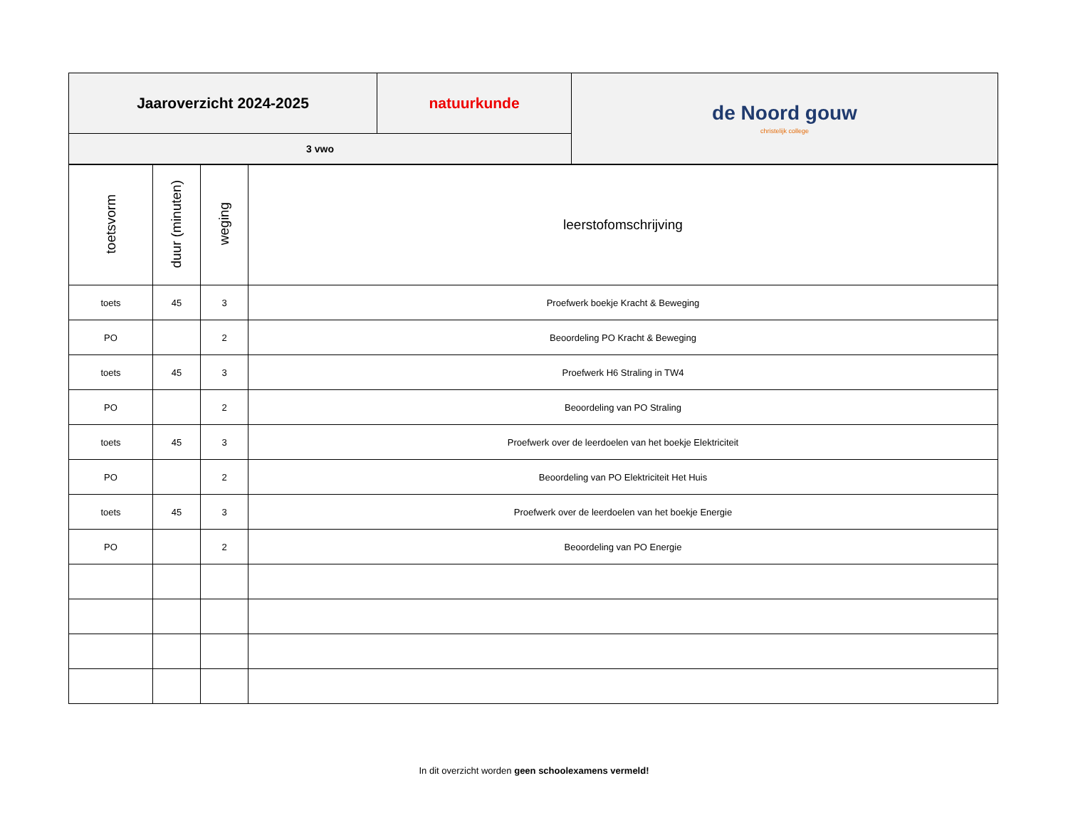| Jaaroverzicht 2024-2025 | natuurkunde | de Noord gouw christelijk college |
| 3 vwo | | |
| toetsvorm | duur (minuten) | weging | leerstofomschrijving |
| --- | --- | --- | --- |
| toets | 45 | 3 | Proefwerk boekje Kracht & Beweging |
| PO | | 2 | Beoordeling PO Kracht & Beweging |
| toets | 45 | 3 | Proefwerk H6 Straling in TW4 |
| PO | | 2 | Beoordeling van PO Straling |
| toets | 45 | 3 | Proefwerk over de leerdoelen van het boekje Elektriciteit |
| PO | | 2 | Beoordeling van PO Elektriciteit Het Huis |
| toets | 45 | 3 | Proefwerk over de leerdoelen van het boekje Energie |
| PO | | 2 | Beoordeling van PO Energie |
In dit overzicht worden geen schoolexamens vermeld!